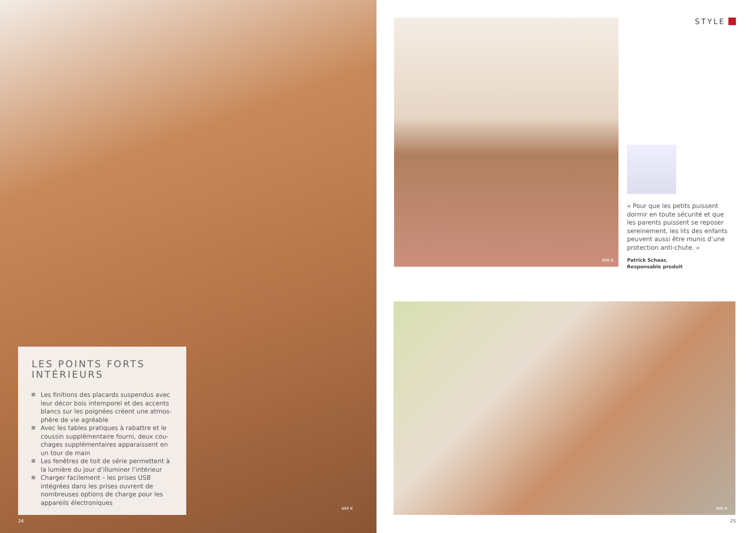LES POINTS FORTS INTÉRIEURS
Les finitions des placards suspendus avec leur décor bois intemporel et des accents blancs sur les poignées créent une atmos-phère de vie agréable
Avec les tables pratiques à rabattre et le coussin supplémentaire fourni, deux cou-chages supplémentaires apparaissent en un tour de main
Les fenêtres de toit de série permettent à la lumière du jour d’illuminer l’intérieur
Charger facilement – les prises USB intégrées dans les prises ouvrent de nombreuses options de charge pour les appareils électroniques
490 K
24
490 K STYLE
« Pour que les petits puissent dormir en toute sécurité et que les parents puissent se reposer sereinement, les lits des enfants peuvent aussi être munis d’une protection anti-chute. »
Patrick Schaar,
Responsable produit
490 K
25